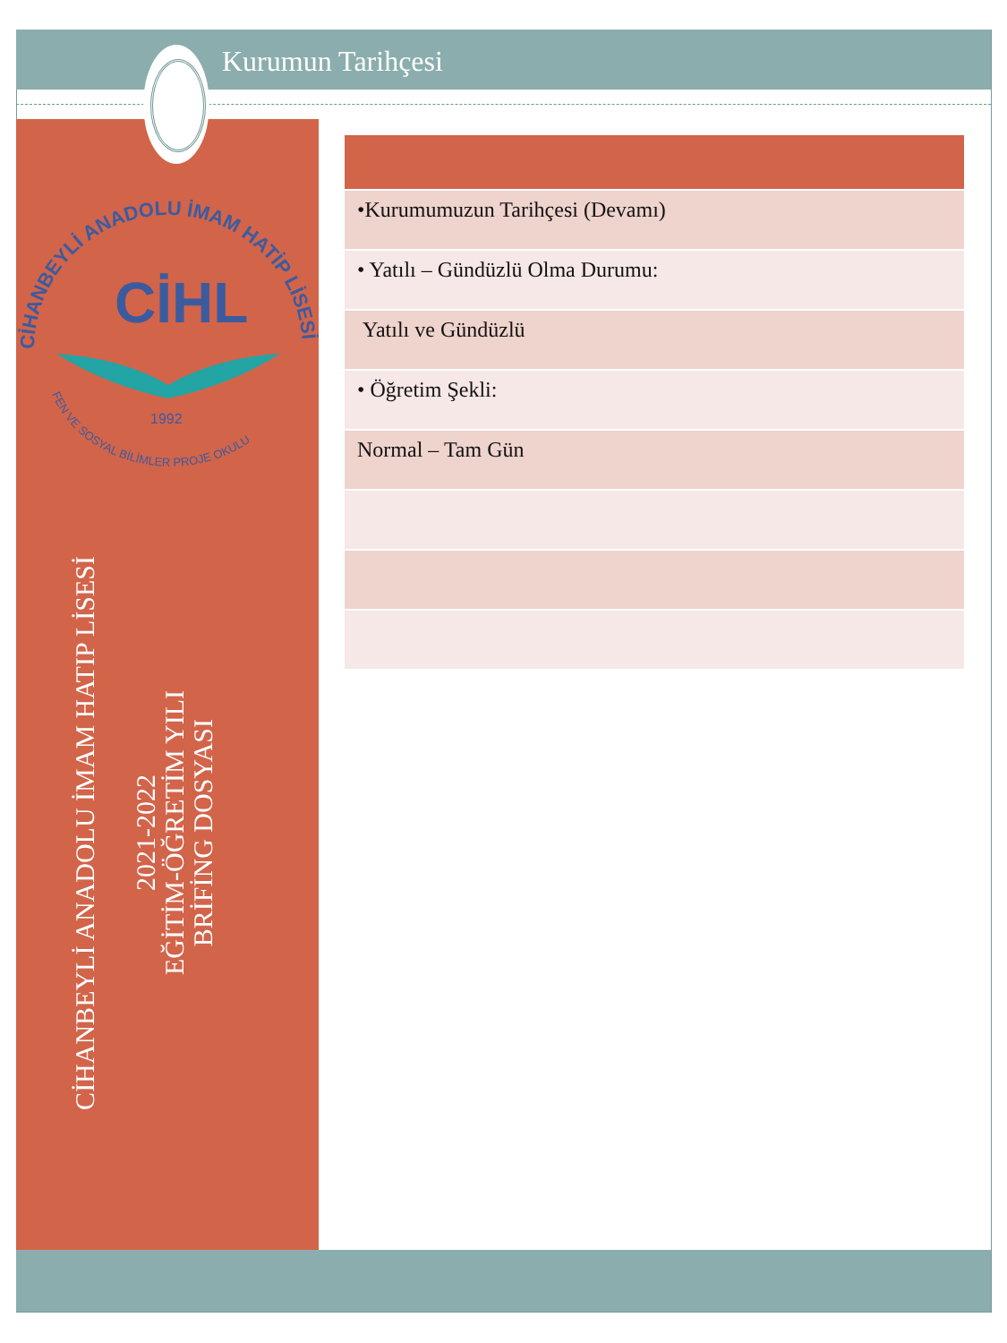Kurumun Tarihçesi
CİHANBEYLİ ANADOLU İMAM HATİP LİSESİ
FEN VE SOSYAL BİLİMLER PROJE OKULU
CİHL
1992
CİHANBEYLİ ANADOLU İMAM HATIP LİSESİ
2021-2022
EĞİTİM-ÖĞRETİM YILI
BRİFİNG DOSYASI
| •Kurumumuzun Tarihçesi (Devamı) |
| • Yatılı – Gündüzlü Olma Durumu: |
| Yatılı ve Gündüzlü |
| • Öğretim Şekli: |
| Normal – Tam Gün |